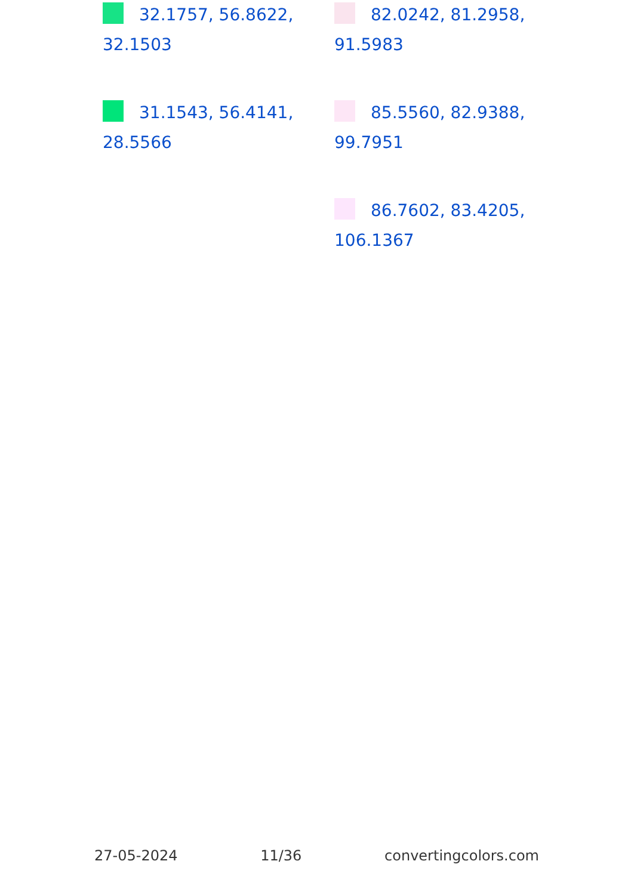32.1757, 56.8622, 32.1503
31.1543, 56.4141, 28.5566
82.0242, 81.2958, 91.5983
85.5560, 82.9388, 99.7951
86.7602, 83.4205, 106.1367
27-05-2024 11/36 convertingcolors.com